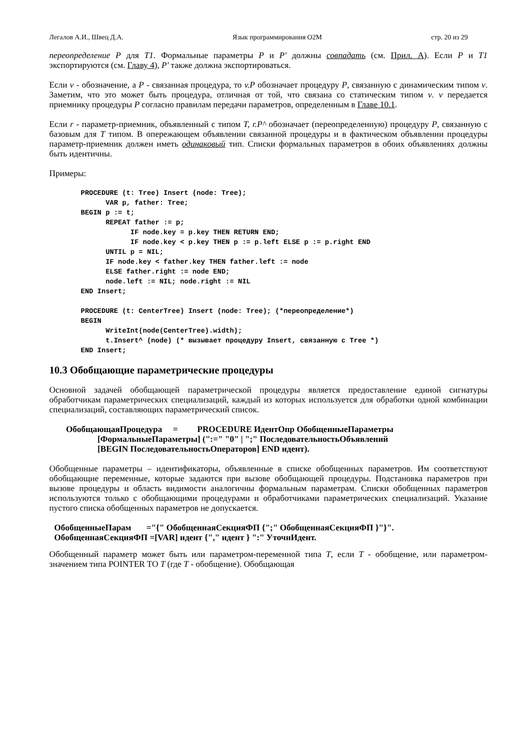Легалов А.И., Швец Д.А. Язык программирования O2M стр. 20 из 29
переопределение P для T1. Формальные параметры P и P' должны совпадать (см. Прил. А). Если P и T1 экспортируются (см. Главу 4), P' также должна экспортироваться.
Если v - обозначение, а P - связанная процедура, то v.P обозначает процедуру P, связанную с динамическим типом v. Заметим, что это может быть процедура, отличная от той, что связана со статическим типом v. v передается приемнику процедуры P согласно правилам передачи параметров, определенным в Главе 10.1.
Если r - параметр-приемник, объявленный с типом T, r.P^ обозначает (переопределенную) процедуру P, связанную с базовым для T типом. В опережающем объявлении связанной процедуры и в фактическом объявлении процедуры параметр-приемник должен иметь одинаковый тип. Списки формальных параметров в обоих объявлениях должны быть идентичны.
Примеры:
PROCEDURE (t: Tree) Insert (node: Tree);
      VAR p, father: Tree;
BEGIN p := t;
      REPEAT father := p;
            IF node.key = p.key THEN RETURN END;
            IF node.key < p.key THEN p := p.left ELSE p := p.right END
      UNTIL p = NIL;
      IF node.key < father.key THEN father.left := node
      ELSE father.right := node END;
      node.left := NIL; node.right := NIL
END Insert;
PROCEDURE (t: CenterTree) Insert (node: Tree); (*переопределение*)
BEGIN
      WriteInt(node(CenterTree).width);
      t.Insert^ (node) (* вызывает процедуру Insert, связанную с Tree *)
END Insert;
10.3 Обобщающие параметрические процедуры
Основной задачей обобщающей параметрической процедуры является предоставление единой сигнатуры обработчикам параметрических специализаций, каждый из которых используется для обработки одной комбинации специализаций, составляющих параметрический список.
ОбобщающаяПроцедура = PROCEDURE ИдентОпр ОбобщенныеПараметры
[ФормальныеПараметры] (":=" "0" | ";" ПоследовательностьОбъявлений
[BEGIN ПоследовательностьОператоров] END идент).
Обобщенные параметры – идентификаторы, объявленные в списке обобщенных параметров. Им соответствуют обобщающие переменные, которые задаются при вызове обобщающей процедуры. Подстановка параметров при вызове процедуры и область видимости аналогичны формальным параметрам. Списки обобщенных параметров используются только с обобщающими процедурами и обработчиками параметрических специализаций. Указание пустого списка обобщенных параметров не допускается.
ОбобщенныеПарам ="{" ОбобщеннаяСекцияФП {";" ОбобщеннаяСекцияФП }"}".
ОбобщеннаяСекцияФП =[VAR] идент {"," идент } ":" УточнИдент.
Обобщенный параметр может быть или параметром-переменной типа T, если T - обобщение, или параметром-значением типа POINTER TO T (где T - обобщение). Обобщающая